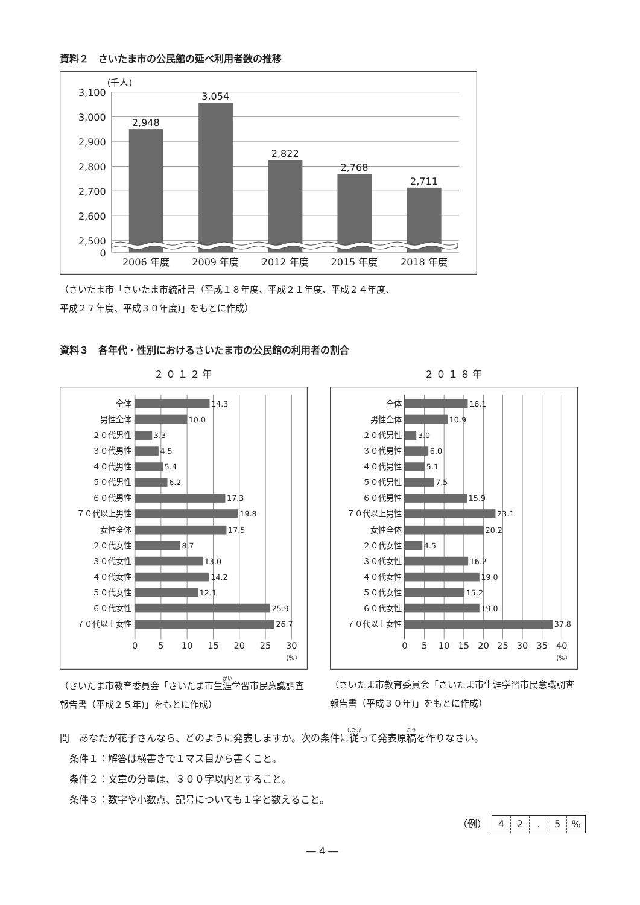資料２　さいたま市の公民館の延べ利用者数の推移
(千人)
3,100
3,000
2,900
2,800
2,700
2,600
2,500
0
2,948
3,054
2,822
2,768
2,711
2006 年度
2009 年度
2012 年度
2015 年度
2018 年度
（さいたま市「さいたま市統計書（平成１８年度、平成２１年度、平成２４年度、
平成２７年度、平成３０年度)」をもとに作成）
資料３　各年代・性別におけるさいたま市の公民館の利用者の割合
２０１２年
全体
男性全体
２０代男性
３０代男性
４０代男性
５０代男性
６０代男性
７０代以上男性
女性全体
２０代女性
３０代女性
４０代女性
５０代女性
６０代女性
７０代以上女性
14.3
10.0
3.3
4.5
5.4
6.2
17.3
19.8
17.5
8.7
13.0
14.2
12.1
25.9
26.7
0
5
10
15
20
25
30
(%)
（さいたま市教育委員会「さいたま市生涯学習市民意識調査報告書（平成２５年)」をもとに作成）
２０１８年
全体
男性全体
２０代男性
３０代男性
４０代男性
５０代男性
６０代男性
７０代以上男性
女性全体
２０代女性
３０代女性
４０代女性
５０代女性
６０代女性
７０代以上女性
16.1
10.9
3.0
6.0
5.1
7.5
15.9
23.1
20.2
4.5
16.2
19.0
15.2
19.0
37.8
0
5
10
15
20
25
30
35
40
(%)
（さいたま市教育委員会「さいたま市生涯学習市民意識調査報告書（平成３０年)」をもとに作成）
問　あなたが花子さんなら、どのように発表しますか。次の条件に従って発表原稿を作りなさい。
　条件１：解答は横書きで１マス目から書くこと。
　条件２：文章の分量は、３００字以内とすること。
　条件３：数字や小数点、記号についても１字と数えること。
（例） 42. 5%
― 4 ―